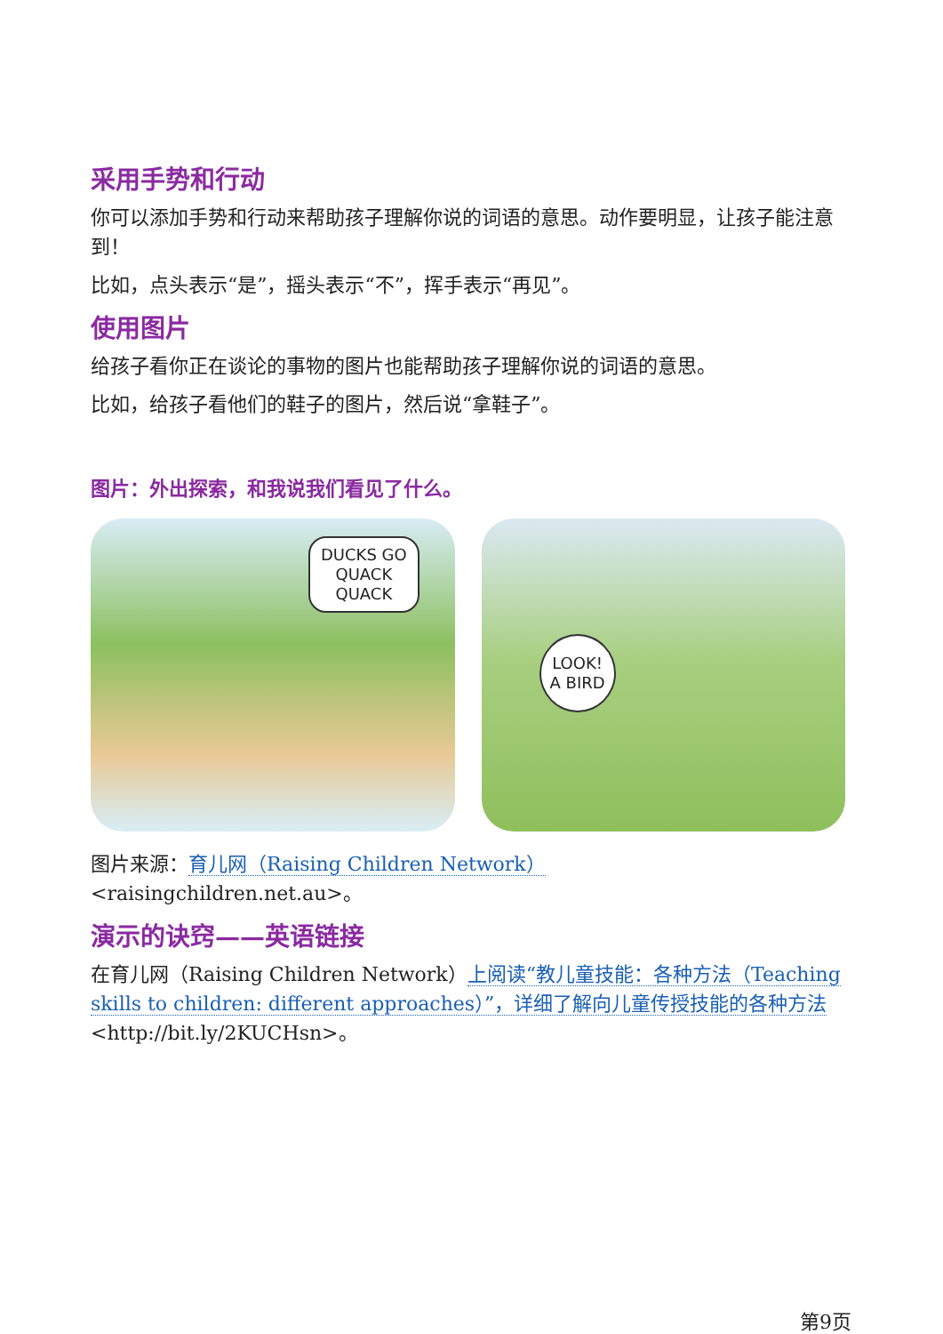采用手势和行动
你可以添加手势和行动来帮助孩子理解你说的词语的意思。动作要明显，让孩子能注意到！
比如，点头表示“是”，摇头表示“不”，挥手表示“再见”。
使用图片
给孩子看你正在谈论的事物的图片也能帮助孩子理解你说的词语的意思。
比如，给孩子看他们的鞋子的图片，然后说“拿鞋子”。
图片：外出探索，和我说我们看见了什么。
DUCKS GO
QUACK
QUACK
LOOK!
A BIRD
图片来源：育儿网（Raising Children Network）
<raisingchildren.net.au>。
演示的诀窍——英语链接
在育儿网（Raising Children Network）上阅读“教儿童技能：各种方法（Teaching skills to children: different approaches）”，详细了解向儿童传授技能的各种方法<http://bit.ly/2KUCHsn>。
第9页